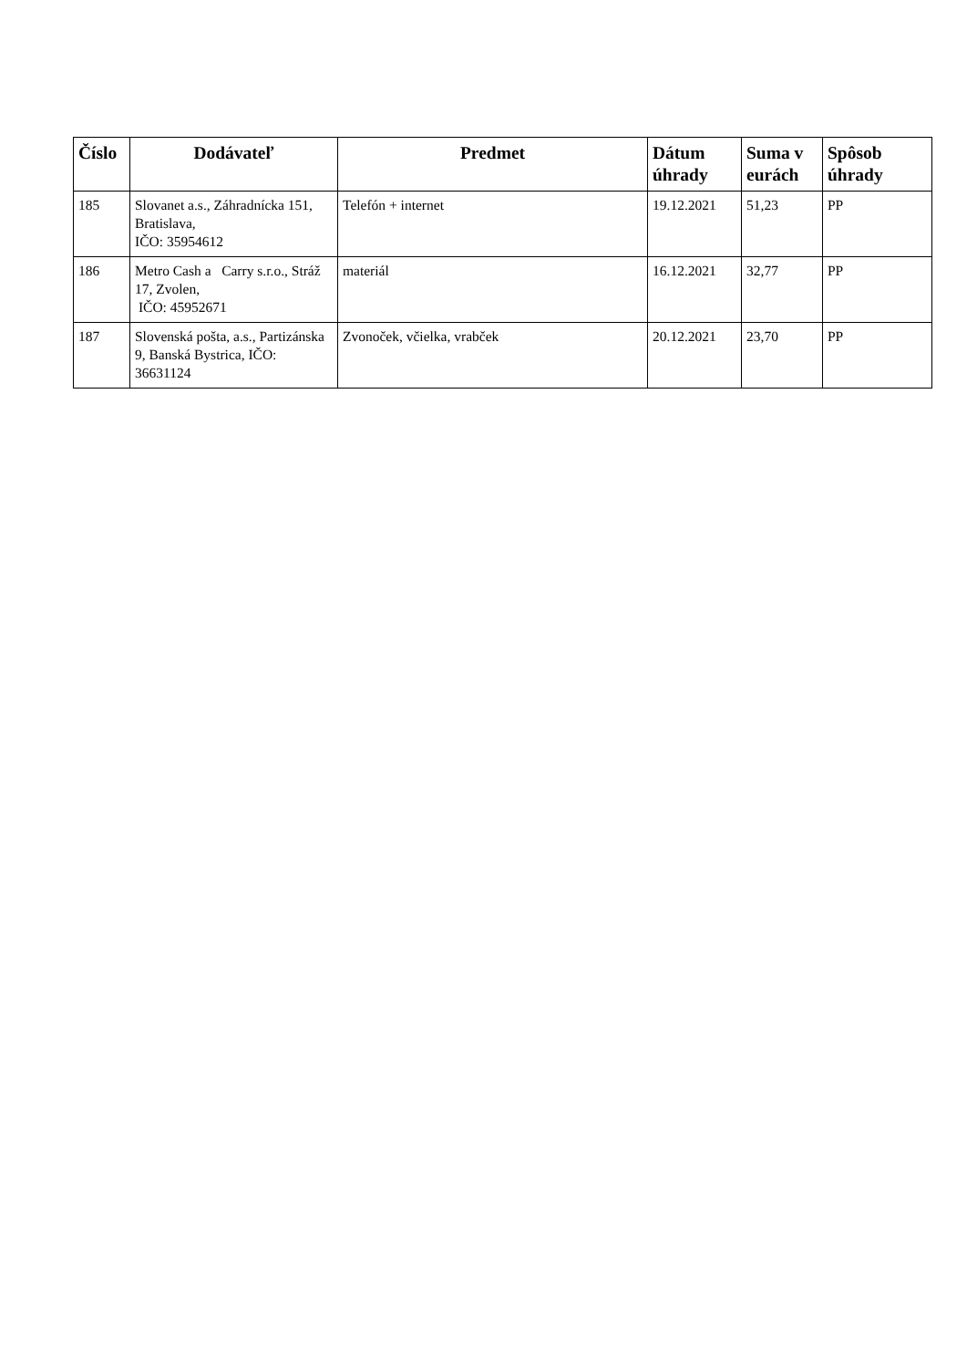| Číslo | Dodávateľ | Predmet | Dátum úhrady | Suma v eurách | Spôsob úhrady |
| --- | --- | --- | --- | --- | --- |
| 185 | Slovanet a.s., Záhradnícka 151, Bratislava, IČO: 35954612 | Telefón + internet | 19.12.2021 | 51,23 | PP |
| 186 | Metro Cash a Carry s.r.o., Stráž 17, Zvolen, IČO: 45952671 | materiál | 16.12.2021 | 32,77 | PP |
| 187 | Slovenská pošta, a.s., Partizánska 9, Banská Bystrica, IČO: 36631124 | Zvonoček, včielka, vrabček | 20.12.2021 | 23,70 | PP |